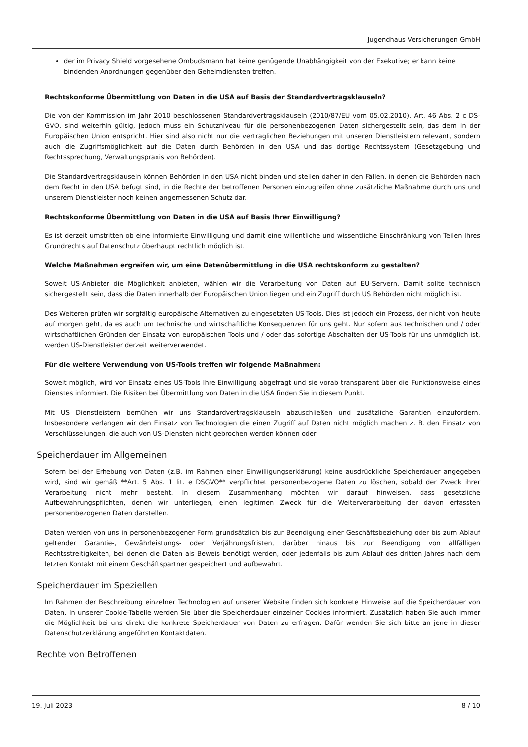Jugendhaus Versicherungen GmbH
der im Privacy Shield vorgesehene Ombudsmann hat keine genügende Unabhängigkeit von der Exekutive; er kann keine bindenden Anordnungen gegenüber den Geheimdiensten treffen.
Rechtskonforme Übermittlung von Daten in die USA auf Basis der Standardvertragsklauseln?
Die von der Kommission im Jahr 2010 beschlossenen Standardvertragsklauseln (2010/87/EU vom 05.02.2010), Art. 46 Abs. 2 c DS-GVO, sind weiterhin gültig, jedoch muss ein Schutzniveau für die personenbezogenen Daten sichergestellt sein, das dem in der Europäischen Union entspricht. Hier sind also nicht nur die vertraglichen Beziehungen mit unseren Dienstleistern relevant, sondern auch die Zugriffsmöglichkeit auf die Daten durch Behörden in den USA und das dortige Rechtssystem (Gesetzgebung und Rechtssprechung, Verwaltungspraxis von Behörden).
Die Standardvertragsklauseln können Behörden in den USA nicht binden und stellen daher in den Fällen, in denen die Behörden nach dem Recht in den USA befugt sind, in die Rechte der betroffenen Personen einzugreifen ohne zusätzliche Maßnahme durch uns und unserem Dienstleister noch keinen angemessenen Schutz dar.
Rechtskonforme Übermittlung von Daten in die USA auf Basis Ihrer Einwilligung?
Es ist derzeit umstritten ob eine informierte Einwilligung und damit eine willentliche und wissentliche Einschränkung von Teilen Ihres Grundrechts auf Datenschutz überhaupt rechtlich möglich ist.
Welche Maßnahmen ergreifen wir, um eine Datenübermittlung in die USA rechtskonform zu gestalten?
Soweit US-Anbieter die Möglichkeit anbieten, wählen wir die Verarbeitung von Daten auf EU-Servern. Damit sollte technisch sichergestellt sein, dass die Daten innerhalb der Europäischen Union liegen und ein Zugriff durch US Behörden nicht möglich ist.
Des Weiteren prüfen wir sorgfältig europäische Alternativen zu eingesetzten US-Tools. Dies ist jedoch ein Prozess, der nicht von heute auf morgen geht, da es auch um technische und wirtschaftliche Konsequenzen für uns geht. Nur sofern aus technischen und / oder wirtschaftlichen Gründen der Einsatz von europäischen Tools und / oder das sofortige Abschalten der US-Tools für uns unmöglich ist, werden US-Dienstleister derzeit weiterverwendet.
Für die weitere Verwendung von US-Tools treffen wir folgende Maßnahmen:
Soweit möglich, wird vor Einsatz eines US-Tools Ihre Einwilligung abgefragt und sie vorab transparent über die Funktionsweise eines Dienstes informiert. Die Risiken bei Übermittlung von Daten in die USA finden Sie in diesem Punkt.
Mit US Dienstleistern bemühen wir uns Standardvertragsklauseln abzuschließen und zusätzliche Garantien einzufordern. Insbesondere verlangen wir den Einsatz von Technologien die einen Zugriff auf Daten nicht möglich machen z. B. den Einsatz von Verschlüsselungen, die auch von US-Diensten nicht gebrochen werden können oder
Speicherdauer im Allgemeinen
Sofern bei der Erhebung von Daten (z.B. im Rahmen einer Einwilligungserklärung) keine ausdrückliche Speicherdauer angegeben wird, sind wir gemäß **Art. 5 Abs. 1 lit. e DSGVO** verpflichtet personenbezogene Daten zu löschen, sobald der Zweck ihrer Verarbeitung nicht mehr besteht. In diesem Zusammenhang möchten wir darauf hinweisen, dass gesetzliche Aufbewahrungspflichten, denen wir unterliegen, einen legitimen Zweck für die Weiterverarbeitung der davon erfassten personenbezogenen Daten darstellen.
Daten werden von uns in personenbezogener Form grundsätzlich bis zur Beendigung einer Geschäftsbeziehung oder bis zum Ablauf geltender Garantie-, Gewährleistungs- oder Verjährungsfristen, darüber hinaus bis zur Beendigung von allfälligen Rechtsstreitigkeiten, bei denen die Daten als Beweis benötigt werden, oder jedenfalls bis zum Ablauf des dritten Jahres nach dem letzten Kontakt mit einem Geschäftspartner gespeichert und aufbewahrt.
Speicherdauer im Speziellen
Im Rahmen der Beschreibung einzelner Technologien auf unserer Website finden sich konkrete Hinweise auf die Speicherdauer von Daten. In unserer Cookie-Tabelle werden Sie über die Speicherdauer einzelner Cookies informiert. Zusätzlich haben Sie auch immer die Möglichkeit bei uns direkt die konkrete Speicherdauer von Daten zu erfragen. Dafür wenden Sie sich bitte an jene in dieser Datenschutzerklärung angeführten Kontaktdaten.
Rechte von Betroffenen
19. Juli 2023 8 / 10